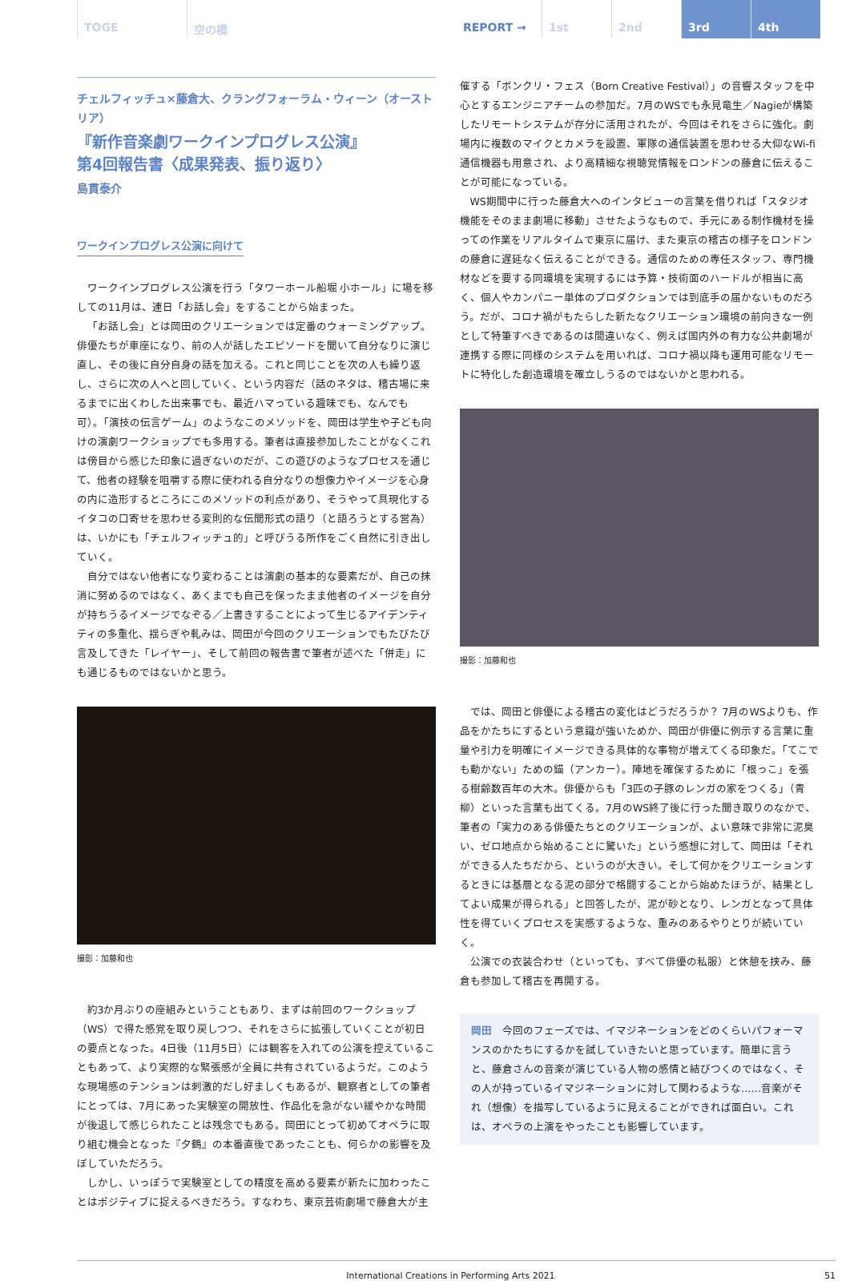TOGE 空の橋 REPORT → 1st 2nd 3rd 4th
チェルフィッチュ×藤倉大、クラングフォーラム・ウィーン（オーストリア）
『新作音楽劇ワークインプログレス公演』
第4回報告書〈成果発表、振り返り〉
島貫泰介
ワークインプログレス公演に向けて
ワークインプログレス公演を行う「タワーホール船堀 小ホール」に場を移しての11月は、連日「お話し会」をすることから始まった。
「お話し会」とは岡田のクリエーションでは定番のウォーミングアップ。俳優たちが車座になり、前の人が話したエピソードを聞いて自分なりに演じ直し、その後に自分自身の話を加える。これと同じことを次の人も繰り返し、さらに次の人へと回していく、という内容だ（話のネタは、稽古場に来るまでに出くわした出来事でも、最近ハマっている趣味でも、なんでも可）。「演技の伝言ゲーム」のようなこのメソッドを、岡田は学生や子ども向けの演劇ワークショップでも多用する。筆者は直接参加したことがなくこれは傍目から感じた印象に過ぎないのだが、この遊びのようなプロセスを通じて、他者の経験を咀嚼する際に使われる自分なりの想像力やイメージを心身の内に造形するところにこのメソッドの利点があり、そうやって具現化するイタコの口寄せを思わせる変則的な伝聞形式の語り（と語ろうとする営為）は、いかにも「チェルフィッチュ的」と呼びうる所作をごく自然に引き出していく。
自分ではない他者になり変わることは演劇の基本的な要素だが、自己の抹消に努めるのではなく、あくまでも自己を保ったまま他者のイメージを自分が持ちうるイメージでなぞる／上書きすることによって生じるアイデンティティの多重化、揺らぎや軋みは、岡田が今回のクリエーションでもたびたび言及してきた「レイヤー」、そして前回の報告書で筆者が述べた「併走」にも通じるものではないかと思う。
撮影：加藤和也
約3か月ぶりの座組みということもあり、まずは前回のワークショップ（WS）で得た感覚を取り戻しつつ、それをさらに拡張していくことが初日の要点となった。4日後（11月5日）には観客を入れての公演を控えていることもあって、より実際的な緊張感が全員に共有されているようだ。このような現場感のテンションは刺激的だし好ましくもあるが、観察者としての筆者にとっては、7月にあった実験室の開放性、作品化を急がない緩やかな時間が後退して感じられたことは残念でもある。岡田にとって初めてオペラに取り組む機会となった『夕鶴』の本番直後であったことも、何らかの影響を及ぼしていただろう。
しかし、いっぽうで実験室としての精度を高める要素が新たに加わったことはポジティブに捉えるべきだろう。すなわち、東京芸術劇場で藤倉大が主
催する「ボンクリ・フェス（Born Creative Festival）」の音響スタッフを中心とするエンジニアチームの参加だ。7月のWSでも永見竜生／Nagieが構築したリモートシステムが存分に活用されたが、今回はそれをさらに強化。劇場内に複数のマイクとカメラを設置、軍隊の通信装置を思わせる大仰なWi-fi通信機器も用意され、より高精細な視聴覚情報をロンドンの藤倉に伝えることが可能になっている。
WS期間中に行った藤倉大へのインタビューの言葉を借りれば「スタジオ機能をそのまま劇場に移動」させたようなもので、手元にある制作機材を操っての作業をリアルタイムで東京に届け、また東京の稽古の様子をロンドンの藤倉に遅延なく伝えることができる。通信のための専任スタッフ、専門機材などを要する同環境を実現するには予算・技術面のハードルが相当に高く、個人やカンパニー単体のプロダクションでは到底手の届かないものだろう。だが、コロナ禍がもたらした新たなクリエーション環境の前向きな一例として特筆すべきであるのは間違いなく、例えば国内外の有力な公共劇場が連携する際に同様のシステムを用いれば、コロナ禍以降も運用可能なリモートに特化した創造環境を確立しうるのではないかと思われる。
撮影：加藤和也
では、岡田と俳優による稽古の変化はどうだろうか？ 7月のWSよりも、作品をかたちにするという意識が強いためか、岡田が俳優に例示する言葉に重量や引力を明確にイメージできる具体的な事物が増えてくる印象だ。「てこでも動かない」ための錨（アンカー）。陣地を確保するために「根っこ」を張る樹齢数百年の大木。俳優からも「3匹の子豚のレンガの家をつくる」（青柳）といった言葉も出てくる。7月のWS終了後に行った聞き取りのなかで、筆者の「実力のある俳優たちとのクリエーションが、よい意味で非常に泥臭い、ゼロ地点から始めることに驚いた」という感想に対して、岡田は「それができる人たちだから、というのが大きい。そして何かをクリエーションするときには基層となる泥の部分で格闘することから始めたほうが、結果としてよい成果が得られる」と回答したが、泥が砂となり、レンガとなって具体性を得ていくプロセスを実感するような、重みのあるやりとりが続いていく。
公演での衣装合わせ（といっても、すべて俳優の私服）と休憩を挟み、藤倉も参加して稽古を再開する。
岡田　今回のフェーズでは、イマジネーションをどのくらいパフォーマンスのかたちにするかを試していきたいと思っています。簡単に言うと、藤倉さんの音楽が演じている人物の感情と結びつくのではなく、その人が持っているイマジネーションに対して関わるような……音楽がそれ（想像）を描写しているように見えることができれば面白い。これは、オペラの上演をやったことも影響しています。
International Creations in Performing Arts 2021 51